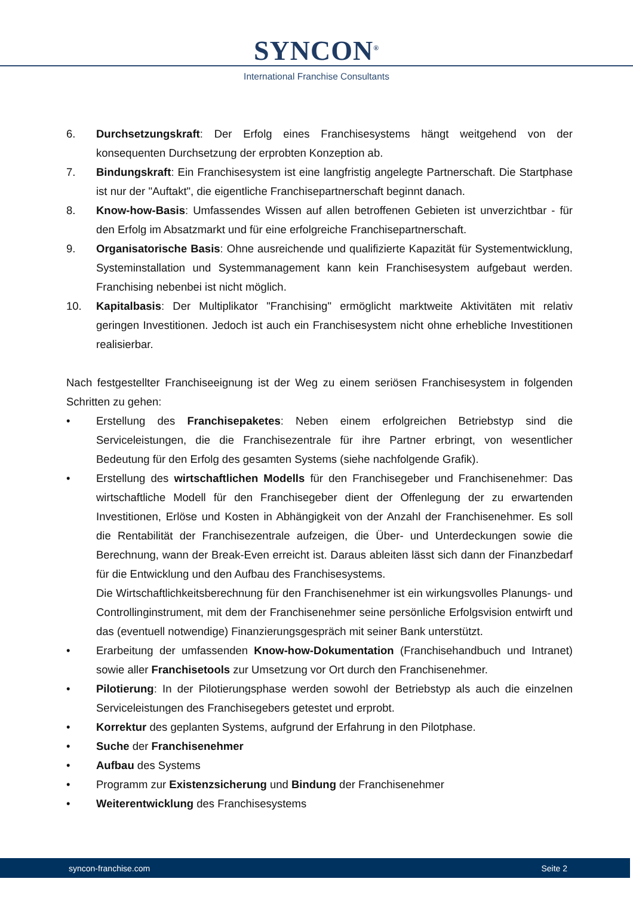SYNCON<sup>®</sup>
International Franchise Consultants
6. Durchsetzungskraft: Der Erfolg eines Franchisesystems hängt weitgehend von der konsequenten Durchsetzung der erprobten Konzeption ab.
7. Bindungskraft: Ein Franchisesystem ist eine langfristig angelegte Partnerschaft. Die Startphase ist nur der "Auftakt", die eigentliche Franchisepartnerschaft beginnt danach.
8. Know-how-Basis: Umfassendes Wissen auf allen betroffenen Gebieten ist unverzichtbar - für den Erfolg im Absatzmarkt und für eine erfolgreiche Franchisepartnerschaft.
9. Organisatorische Basis: Ohne ausreichende und qualifizierte Kapazität für Systementwicklung, Systeminstallation und Systemmanagement kann kein Franchisesystem aufgebaut werden. Franchising nebenbei ist nicht möglich.
10. Kapitalbasis: Der Multiplikator "Franchising" ermöglicht marktweite Aktivitäten mit relativ geringen Investitionen. Jedoch ist auch ein Franchisesystem nicht ohne erhebliche Investitionen realisierbar.
Nach festgestellter Franchiseeignung ist der Weg zu einem seriösen Franchisesystem in folgenden Schritten zu gehen:
• Erstellung des Franchisepaketes: Neben einem erfolgreichen Betriebstyp sind die Serviceleistungen, die die Franchisezentrale für ihre Partner erbringt, von wesentlicher Bedeutung für den Erfolg des gesamten Systems (siehe nachfolgende Grafik).
• Erstellung des wirtschaftlichen Modells für den Franchisegeber und Franchisenehmer: Das wirtschaftliche Modell für den Franchisegeber dient der Offenlegung der zu erwartenden Investitionen, Erlöse und Kosten in Abhängigkeit von der Anzahl der Franchisenehmer. Es soll die Rentabilität der Franchisezentrale aufzeigen, die Über- und Unterdeckungen sowie die Berechnung, wann der Break-Even erreicht ist. Daraus ableiten lässt sich dann der Finanzbedarf für die Entwicklung und den Aufbau des Franchisesystems.
Die Wirtschaftlichkeitsberechnung für den Franchisenehmer ist ein wirkungsvolles Planungs- und Controllinginstrument, mit dem der Franchisenehmer seine persönliche Erfolgsvision entwirft und das (eventuell notwendige) Finanzierungsgespräch mit seiner Bank unterstützt.
• Erarbeitung der umfassenden Know-how-Dokumentation (Franchisehandbuch und Intranet) sowie aller Franchisetools zur Umsetzung vor Ort durch den Franchisenehmer.
• Pilotierung: In der Pilotierungsphase werden sowohl der Betriebstyp als auch die einzelnen Serviceleistungen des Franchisegebers getestet und erprobt.
• Korrektur des geplanten Systems, aufgrund der Erfahrung in den Pilotphase.
• Suche der Franchisenehmer
• Aufbau des Systems
• Programm zur Existenzsicherung und Bindung der Franchisenehmer
• Weiterentwicklung des Franchisesystems
syncon-franchise.com Seite 2